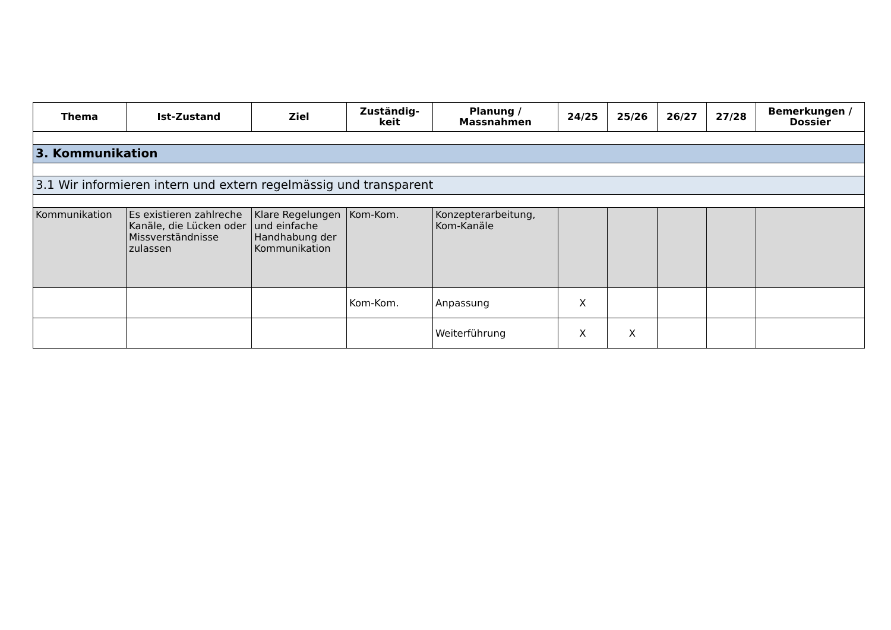| Thema | Ist-Zustand | Ziel | Zuständig- keit | Planung / Massnahmen | 24/25 | 25/26 | 26/27 | 27/28 | Bemerkungen / Dossier |
| --- | --- | --- | --- | --- | --- | --- | --- | --- | --- |
| 3. Kommunikation | | | | | | | | | |
| 3.1 Wir informieren intern und extern regelmässig und transparent | | | | | | | | | |
| Kommunikation | Es existieren zahlreche Kanäle, die Lücken oder Missverständnisse zulassen | Klare Regelungen und einfache Handhabung der Kommunikation | Kom-Kom. | Konzepterarbeitung, Kom-Kanäle | | | | | |
| | | | Kom-Kom. | Anpassung | X | | | | |
| | | | | Weiterführung | X | X | | | |